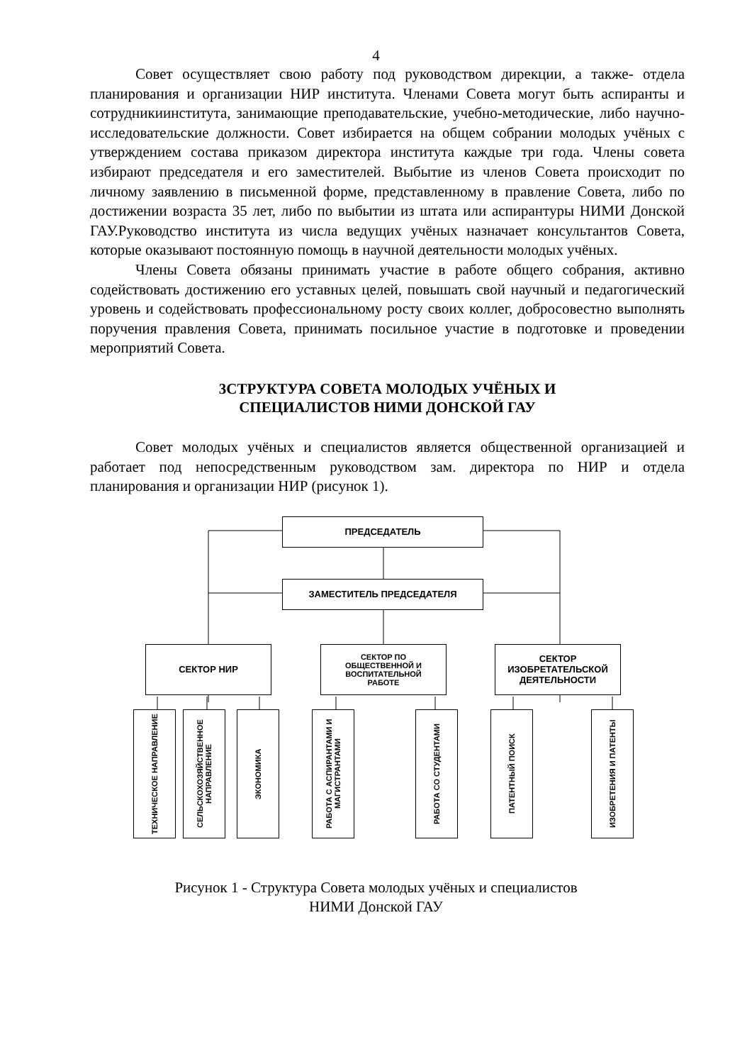4
Совет осуществляет свою работу под руководством дирекции, а также- отдела планирования и организации НИР института. Членами Совета могут быть аспиранты и сотрудникиинститута, занимающие преподавательские, учебно-методические, либо научно-исследовательские должности. Совет избирается на общем собрании молодых учёных с утверждением состава приказом директора института каждые три года. Члены совета избирают председателя и его заместителей. Выбытие из членов Совета происходит по личному заявлению в письменной форме, представленному в правление Совета, либо по достижении возраста 35 лет, либо по выбытии из штата или аспирантуры НИМИ Донской ГАУ.Руководство института из числа ведущих учёных назначает консультантов Совета, которые оказывают постоянную помощь в научной деятельности молодых учёных.
Члены Совета обязаны принимать участие в работе общего собрания, активно содействовать достижению его уставных целей, повышать свой научный и педагогический уровень и содействовать профессиональному росту своих коллег, добросовестно выполнять поручения правления Совета, принимать посильное участие в подготовке и проведении мероприятий Совета.
3СТРУКТУРА СОВЕТА МОЛОДЫХ УЧЁНЫХ И
СПЕЦИАЛИСТОВ НИМИ ДОНСКОЙ ГАУ
Совет молодых учёных и специалистов является общественной организацией и работает под непосредственным руководством зам. директора по НИР и отдела планирования и организации НИР (рисунок 1).
ПРЕДСЕДАТЕЛЬ
ЗАМЕСТИТЕЛЬ ПРЕДСЕДАТЕЛЯ
СЕКТОР НИР
СЕКТОР ПО
ОБЩЕСТВЕННОЙ И
ВОСПИТАТЕЛЬНОЙ
РАБОТЕ
СЕКТОР
ИЗОБРЕТАТЕЛЬСКОЙ
ДЕЯТЕЛЬНОСТИ
ТЕХНИЧЕСКОЕ НАПРАВЛЕНИЕ
СЕЛЬСКОХОЗЯЙСТВЕННОЕ НАПРАВЛЕНИЕ
ЭКОНОМИКА
РАБОТА С АСПИРАНТАМИ И МАГИСТРАНТАМИ
РАБОТА СО СТУДЕНТАМИ
ПАТЕНТНЫЙ ПОИСК
ИЗОБРЕТЕНИЯ И ПАТЕНТЫ
Рисунок 1 - Структура Совета молодых учёных и специалистов
НИМИ Донской ГАУ